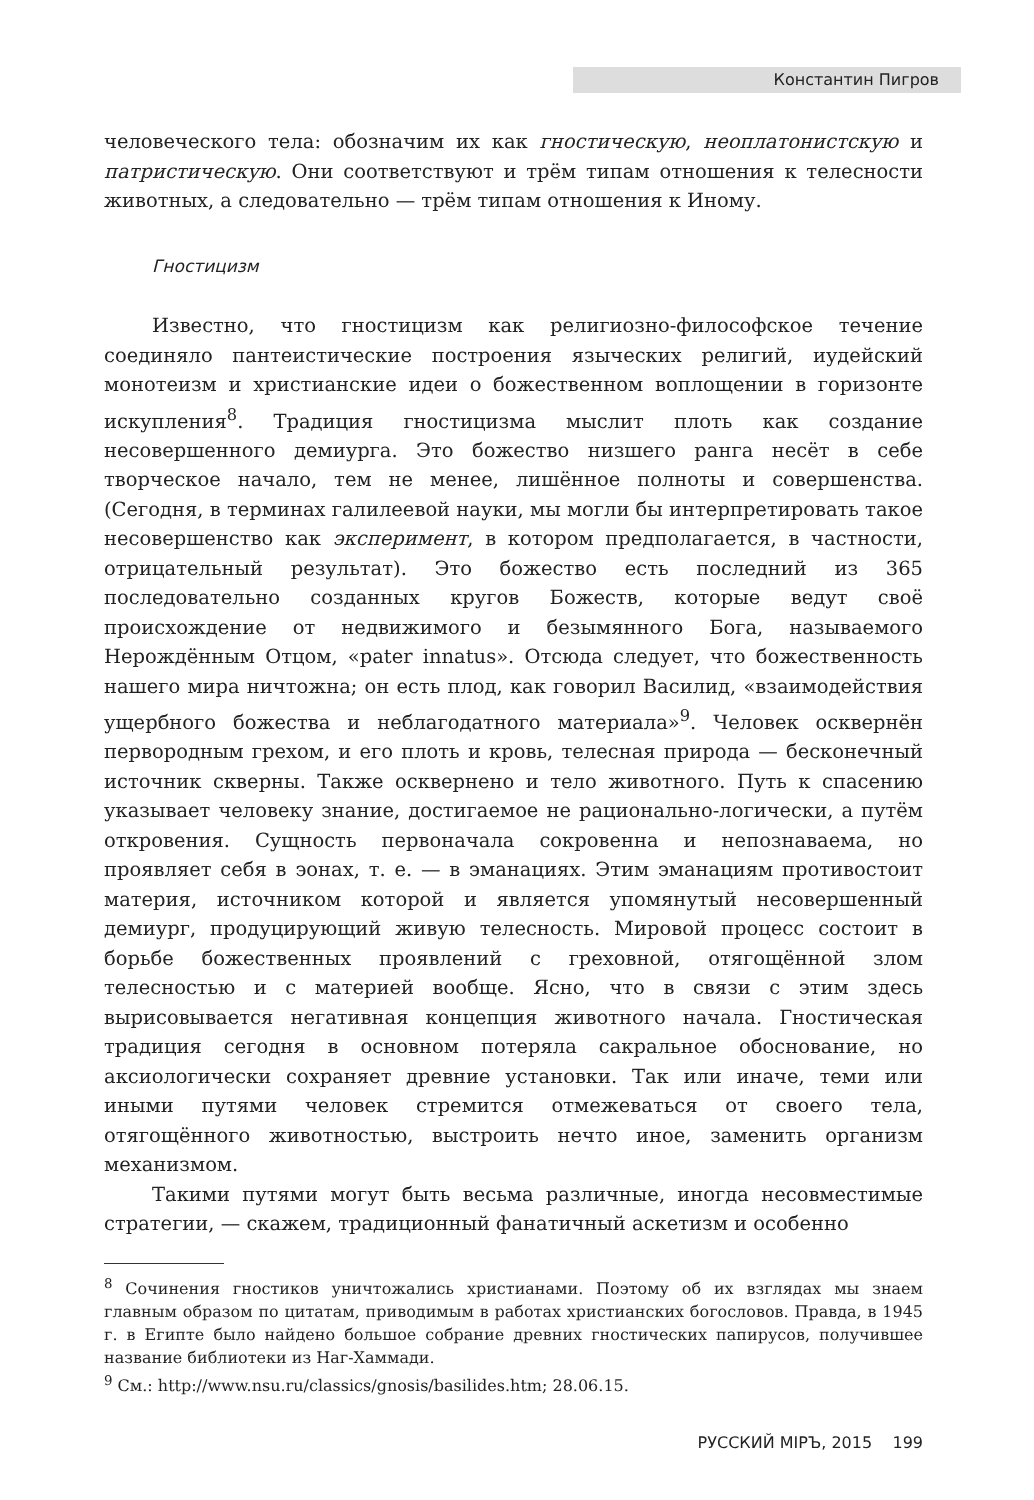Константин Пигров
человеческого тела: обозначим их как гностическую, неоплатонистскую и патристическую. Они соответствуют и трём типам отношения к телесности животных, а следовательно — трём типам отношения к Иному.
Гностицизм
Известно, что гностицизм как религиозно-философское течение соединяло пантеистические построения языческих религий, иудейский монотеизм и христианские идеи о божественном воплощении в горизонте искупления<sup>8</sup>. Традиция гностицизма мыслит плоть как создание несовершенного демиурга. Это божество низшего ранга несёт в себе творческое начало, тем не менее, лишённое полноты и совершенства. (Сегодня, в терминах галилеевой науки, мы могли бы интерпретировать такое несовершенство как эксперимент, в котором предполагается, в частности, отрицательный результат). Это божество есть последний из 365 последовательно созданных кругов Божеств, которые ведут своё происхождение от недвижимого и безымянного Бога, называемого Нерождённым Отцом, «pater innatus». Отсюда следует, что божественность нашего мира ничтожна; он есть плод, как говорил Василид, «взаимодействия ущербного божества и неблагодатного материала»<sup>9</sup>. Человек осквернён первородным грехом, и его плоть и кровь, телесная природа — бесконечный источник скверны. Также осквернено и тело животного. Путь к спасению указывает человеку знание, достигаемое не рационально-логически, а путём откровения. Сущность первоначала сокровенна и непознаваема, но проявляет себя в эонах, т. е. — в эманациях. Этим эманациям противостоит материя, источником которой и является упомянутый несовершенный демиург, продуцирующий живую телесность. Мировой процесс состоит в борьбе божественных проявлений с греховной, отягощённой злом телесностью и с материей вообще. Ясно, что в связи с этим здесь вырисовывается негативная концепция животного начала. Гностическая традиция сегодня в основном потеряла сакральное обоснование, но аксиологически сохраняет древние установки. Так или иначе, теми или иными путями человек стремится отмежеваться от своего тела, отягощённого животностью, выстроить нечто иное, заменить организм механизмом.
Такими путями могут быть весьма различные, иногда несовместимые стратегии, — скажем, традиционный фанатичный аскетизм и особенно
<sup>8</sup> Сочинения гностиков уничтожались христианами. Поэтому об их взглядах мы знаем главным образом по цитатам, приводимым в работах христианских богословов. Правда, в 1945 г. в Египте было найдено большое собрание древних гностических папирусов, получившее название библиотеки из Наг-Хаммади.
<sup>9</sup> См.: http://www.nsu.ru/classics/gnosis/basilides.htm; 28.06.15.
РУССКИЙ МIРЪ, 2015 199